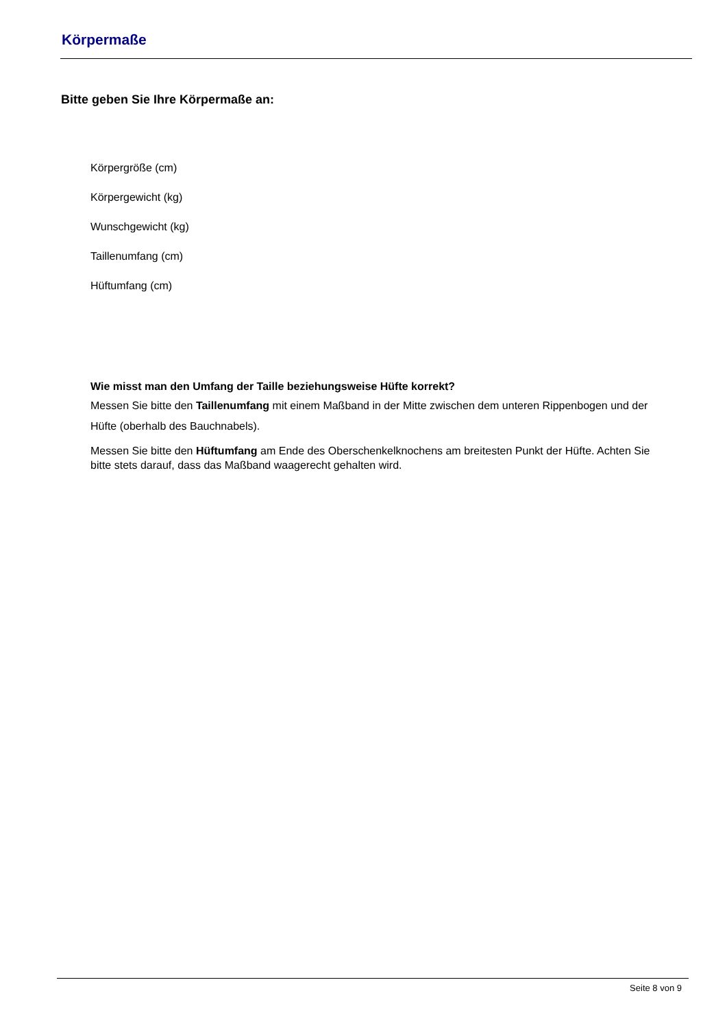Körpermaße
Bitte geben Sie Ihre Körpermaße an:
Körpergröße (cm)
Körpergewicht (kg)
Wunschgewicht (kg)
Taillenumfang (cm)
Hüftumfang (cm)
Wie misst man den Umfang der Taille beziehungsweise Hüfte korrekt?
Messen Sie bitte den Taillenumfang mit einem Maßband in der Mitte zwischen dem unteren Rippenbogen und der Hüfte (oberhalb des Bauchnabels).
Messen Sie bitte den Hüftumfang am Ende des Oberschenkelknochens am breitesten Punkt der Hüfte. Achten Sie bitte stets darauf, dass das Maßband waagerecht gehalten wird.
Seite 8 von 9